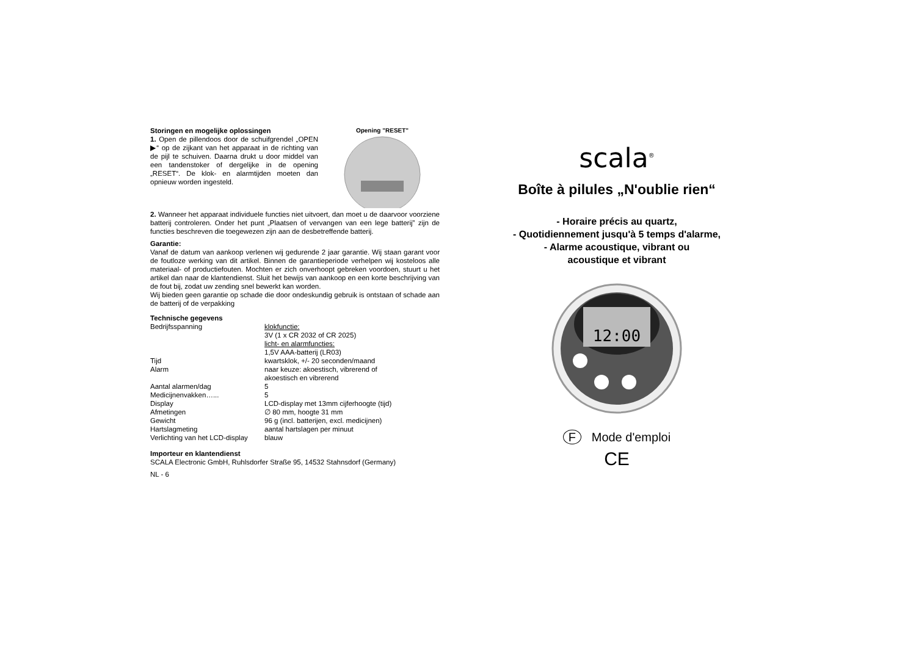Storingen en mogelijke oplossingen
1. Open de pillendoos door de schuifgrendel „OPEN ▶“ op de zijkant van het apparaat in de richting van de pijl te schuiven. Daarna drukt u door middel van een tandenstoker of dergelijke in de opening „RESET“. De klok- en alarmtijden moeten dan opnieuw worden ingesteld.
Opening "RESET"
2. Wanneer het apparaat individuele functies niet uitvoert, dan moet u de daarvoor voorziene batterij controleren. Onder het punt „Plaatsen of vervangen van een lege batterij” zijn de functies beschreven die toegewezen zijn aan de desbetreffende batterij.
Garantie:
Vanaf de datum van aankoop verlenen wij gedurende 2 jaar garantie. Wij staan garant voor de foutloze werking van dit artikel. Binnen de garantieperiode verhelpen wij kosteloos alle materiaal- of productiefouten. Mochten er zich onverhoopt gebreken voordoen, stuurt u het artikel dan naar de klantendienst. Sluit het bewijs van aankoop en een korte beschrijving van de fout bij, zodat uw zending snel bewerkt kan worden.
Wij bieden geen garantie op schade die door ondeskundig gebruik is ontstaan of schade aan de batterij of de verpakking
Technische gegevens
| Bedrijfsspanning | klokfunctie: 3V (1 x CR 2032 of CR 2025) licht- en alarmfuncties: 1,5V AAA-batterij (LR03) |
| Tijd | kwartsklok, +/- 20 seconden/maand |
| Alarm | naar keuze: akoestisch, vibrerend of akoestisch en vibrerend |
| Aantal alarmen/dag | 5 |
| Medicijnenvakken…... | 5 |
| Display | LCD-display met 13mm cijferhoogte (tijd) |
| Afmetingen | ∅ 80 mm, hoogte 31 mm |
| Gewicht | 96 g (incl. batterijen, excl. medicijnen) |
| Hartslagmeting | aantal hartslagen per minuut |
| Verlichting van het LCD-display | blauw |
Importeur en klantendienst
SCALA Electronic GmbH, Ruhlsdorfer Straße 95, 14532 Stahnsdorf (Germany)
NL - 6
scala<sup>®</sup>
Boîte à pilules „N'oublie rien“
- Horaire précis au quartz,
- Quotidiennement jusqu'à 5 temps d'alarme,
- Alarme acoustique, vibrant ou
acoustique et vibrant
12:00
F Mode d'emploi
CE